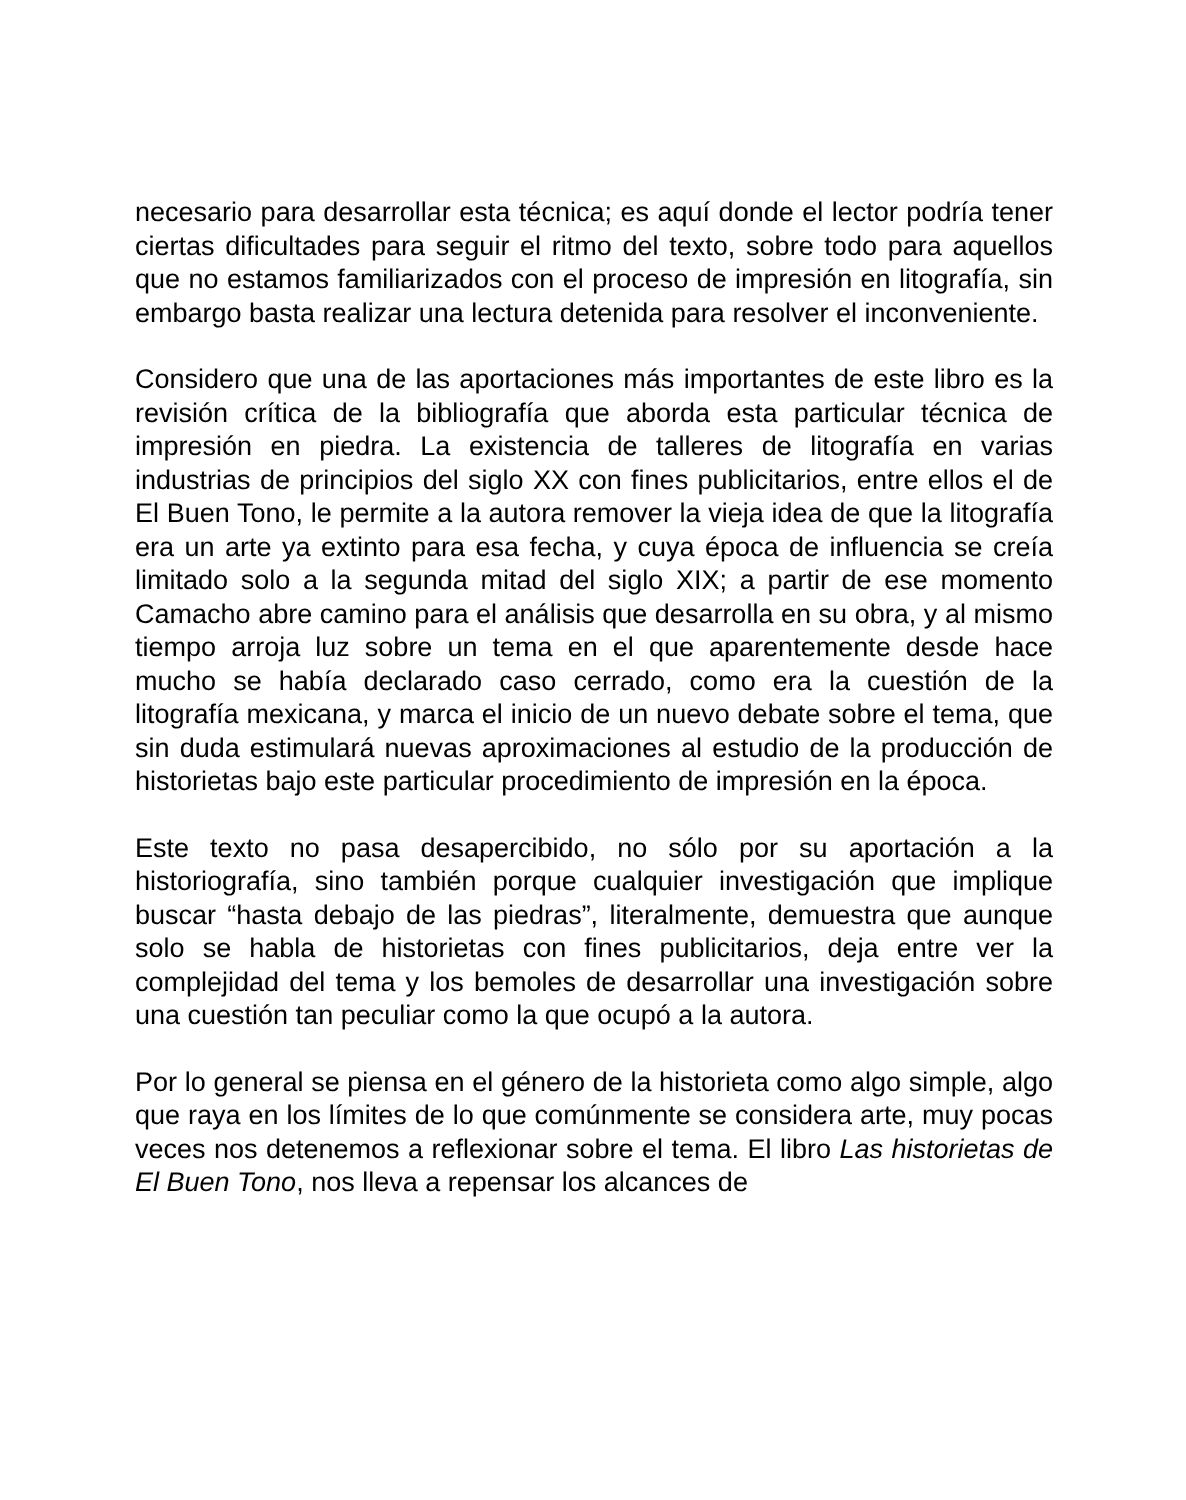necesario para desarrollar esta técnica; es aquí donde el lector podría tener ciertas dificultades para seguir el ritmo del texto, sobre todo para aquellos que no estamos familiarizados con el proceso de impresión en litografía, sin embargo basta realizar una lectura detenida para resolver el inconveniente.
Considero que una de las aportaciones más importantes de este libro es la revisión crítica de la bibliografía que aborda esta particular técnica de impresión en piedra. La existencia de talleres de litografía en varias industrias de principios del siglo XX con fines publicitarios, entre ellos el de El Buen Tono, le permite a la autora remover la vieja idea de que la litografía era un arte ya extinto para esa fecha, y cuya época de influencia se creía limitado solo a la segunda mitad del siglo XIX; a partir de ese momento Camacho abre camino para el análisis que desarrolla en su obra, y al mismo tiempo arroja luz sobre un tema en el que aparentemente desde hace mucho se había declarado caso cerrado, como era la cuestión de la litografía mexicana, y marca el inicio de un nuevo debate sobre el tema, que sin duda estimulará nuevas aproximaciones al estudio de la producción de historietas bajo este particular procedimiento de impresión en la época.
Este texto no pasa desapercibido, no sólo por su aportación a la historiografía, sino también porque cualquier investigación que implique buscar “hasta debajo de las piedras”, literalmente, demuestra que aunque solo se habla de historietas con fines publicitarios, deja entre ver la complejidad del tema y los bemoles de desarrollar una investigación sobre una cuestión tan peculiar como la que ocupó a la autora.
Por lo general se piensa en el género de la historieta como algo simple, algo que raya en los límites de lo que comúnmente se considera arte, muy pocas veces nos detenemos a reflexionar sobre el tema. El libro Las historietas de El Buen Tono, nos lleva a repensar los alcances de